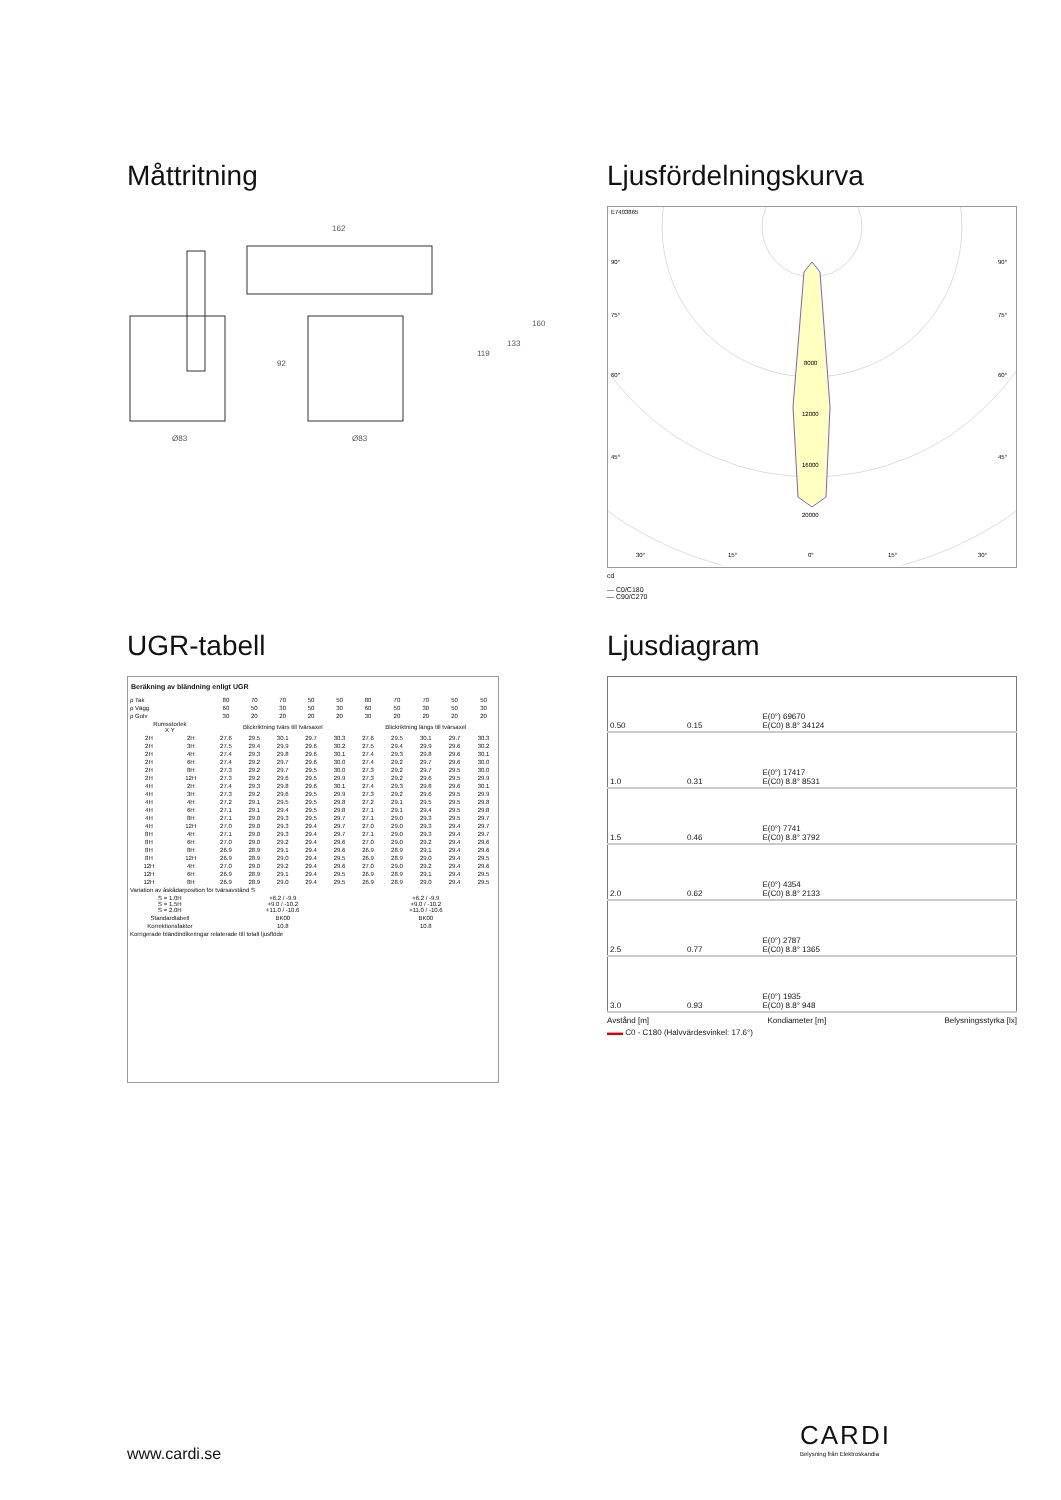Måttritning
162
Ø83
Ø83
92
119
133
160
Ljusfördelningskurva
E7403865
90°
90°
75°
75°
60°
60°
45°
45°
8000
12000
16000
20000
30°
15°
0°
15°
30°
cd
― C0/C180
― C90/C270
UGR-tabell
| Beräkning av bländning enligt UGR | | | | | | | | | | | |
| --- | --- | --- | --- | --- | --- | --- | --- | --- | --- | --- | --- |
| ρ Tak | | 80 | 70 | 70 | 50 | 50 | 80 | 70 | 70 | 50 | 50 |
| ρ Vägg | | 60 | 50 | 30 | 50 | 30 | 60 | 50 | 30 | 50 | 30 |
| ρ Golv | | 30 | 20 | 20 | 20 | 20 | 30 | 20 | 20 | 20 | 20 |
| Rumsstorlek X Y | | Blickriktning tvärs till tvärsaxel | | | | | Blickriktning längs till tvärsaxel | | | | |
| 2H | 2H | 27.6 | 29.5 | 30.1 | 29.7 | 30.3 | 27.6 | 29.5 | 30.1 | 29.7 | 30.3 |
| 2H | 3H | 27.5 | 29.4 | 29.9 | 29.6 | 30.2 | 27.5 | 29.4 | 29.9 | 29.6 | 30.2 |
| 2H | 4H | 27.4 | 29.3 | 29.8 | 29.6 | 30.1 | 27.4 | 29.3 | 29.8 | 29.6 | 30.1 |
| 2H | 6H | 27.4 | 29.2 | 29.7 | 29.6 | 30.0 | 27.4 | 29.2 | 29.7 | 29.6 | 30.0 |
| 2H | 8H | 27.3 | 29.2 | 29.7 | 29.5 | 30.0 | 27.3 | 29.2 | 29.7 | 29.5 | 30.0 |
| 2H | 12H | 27.3 | 29.2 | 29.6 | 29.5 | 29.9 | 27.3 | 29.2 | 29.6 | 29.5 | 29.9 |
| 4H | 2H | 27.4 | 29.3 | 29.8 | 29.6 | 30.1 | 27.4 | 29.3 | 29.8 | 29.6 | 30.1 |
| 4H | 3H | 27.3 | 29.2 | 29.6 | 29.5 | 29.9 | 27.3 | 29.2 | 29.6 | 29.5 | 29.9 |
| 4H | 4H | 27.2 | 29.1 | 29.5 | 29.5 | 29.8 | 27.2 | 29.1 | 29.5 | 29.5 | 29.8 |
| 4H | 6H | 27.1 | 29.1 | 29.4 | 29.5 | 29.8 | 27.1 | 29.1 | 29.4 | 29.5 | 29.8 |
| 4H | 8H | 27.1 | 29.0 | 29.3 | 29.5 | 29.7 | 27.1 | 29.0 | 29.3 | 29.5 | 29.7 |
| 4H | 12H | 27.0 | 29.0 | 29.3 | 29.4 | 29.7 | 27.0 | 29.0 | 29.3 | 29.4 | 29.7 |
| 8H | 4H | 27.1 | 29.0 | 29.3 | 29.4 | 29.7 | 27.1 | 29.0 | 29.3 | 29.4 | 29.7 |
| 8H | 6H | 27.0 | 29.0 | 29.2 | 29.4 | 29.6 | 27.0 | 29.0 | 29.2 | 29.4 | 29.6 |
| 8H | 8H | 26.9 | 28.9 | 29.1 | 29.4 | 29.6 | 26.9 | 28.9 | 29.1 | 29.4 | 29.6 |
| 8H | 12H | 26.9 | 28.9 | 29.0 | 29.4 | 29.5 | 26.9 | 28.9 | 29.0 | 29.4 | 29.5 |
| 12H | 4H | 27.0 | 29.0 | 29.2 | 29.4 | 29.6 | 27.0 | 29.0 | 29.2 | 29.4 | 29.6 |
| 12H | 6H | 26.9 | 28.9 | 29.1 | 29.4 | 29.5 | 26.9 | 28.9 | 29.1 | 29.4 | 29.5 |
| 12H | 8H | 26.9 | 28.9 | 29.0 | 29.4 | 29.5 | 26.9 | 28.9 | 29.0 | 29.4 | 29.5 |
| Variation av åskådarposition för tvärsavstånd S | | | | | | | | | | | |
| S = 1.0H S = 1.5H S = 2.0H | | +6.2 / -9.9 +9.0 / -10.2 +11.0 / -10.6 | | | | | +6.2 / -9.9 +9.0 / -10.2 +11.0 / -10.6 | | | | |
| Standardtabell | | BK00 | | | | | BK00 | | | | |
| Korrektionsfaktor | | 10.8 | | | | | 10.8 | | | | |
| Korrigerade bländindikeringar relaterade till totalt ljusflöde | | | | | | | | | | | |
Ljusdiagram
| 0.50 | 0.15 | E(0°) 69670 E(C0) 8.8° 34124 |
| 1.0 | 0.31 | E(0°) 17417 E(C0) 8.8° 8531 |
| 1.5 | 0.46 | E(0°) 7741 E(C0) 8.8° 3792 |
| 2.0 | 0.62 | E(0°) 4354 E(C0) 8.8° 2133 |
| 2.5 | 0.77 | E(0°) 2787 E(C0) 8.8° 1365 |
| 3.0 | 0.93 | E(0°) 1935 E(C0) 8.8° 948 |
Avstånd [m] Kondiameter [m] Belysningsstyrka [lx]
▬▬ C0 - C180 (Halvvärdesvinkel: 17.6°)
www.cardi.se
CARDI
Belysning från Elektroskandia